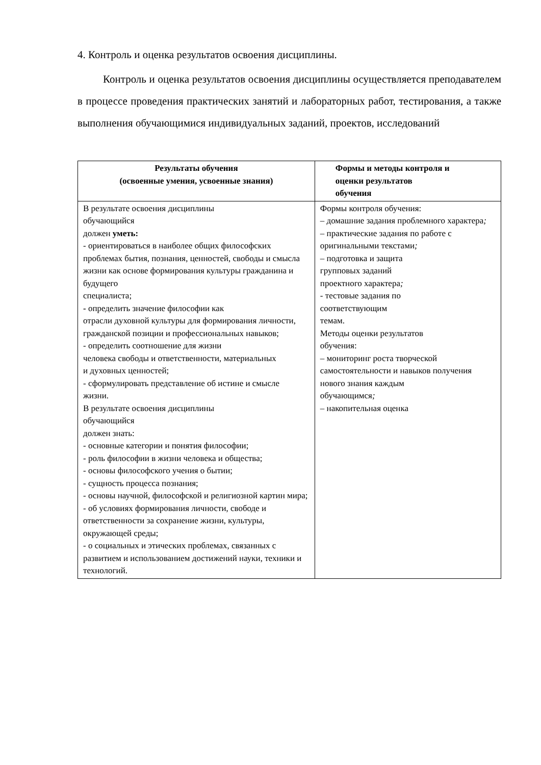4. Контроль и оценка результатов освоения дисциплины.
Контроль и оценка результатов освоения дисциплины осуществляется преподавателем в процессе проведения практических занятий и лабораторных работ, тестирования, а также выполнения обучающимися индивидуальных заданий, проектов, исследований
| Результаты обучения (освоенные умения, усвоенные знания) | Формы и методы контроля и оценки результатов обучения |
| --- | --- |
| В результате освоения дисциплины обучающийся должен уметь: - ориентироваться в наиболее общих философских проблемах бытия, познания, ценностей, свободы и смысла жизни как основе формирования культуры гражданина и будущего специалиста; - определить значение философии как отрасли духовной культуры для формирования личности, гражданской позиции и профессиональных навыков; - определить соотношение для жизни человека свободы и ответственности, материальных и духовных ценностей; - сформулировать представление об истине и смысле жизни. В результате освоения дисциплины обучающийся должен знать: - основные категории и понятия философии; - роль философии в жизни человека и общества; - основы философского учения о бытии; - сущность процесса познания; - основы научной, философской и религиозной картин мира; - об условиях формирования личности, свободе и ответственности за сохранение жизни, культуры, окружающей среды; - о социальных и этических проблемах, связанных с развитием и использованием достижений науки, техники и технологий. | Формы контроля обучения: – домашние задания проблемного характера ; – практические задания по работе с оригинальными текстами ; – подготовка и защита групповых заданий проектного характера ; - тестовые задания по соответствующим темам. Методы оценки результатов обучения: – мониторинг роста творческой самостоятельности и навыков получения нового знания каждым обучающимся ; – накопительная оценка |